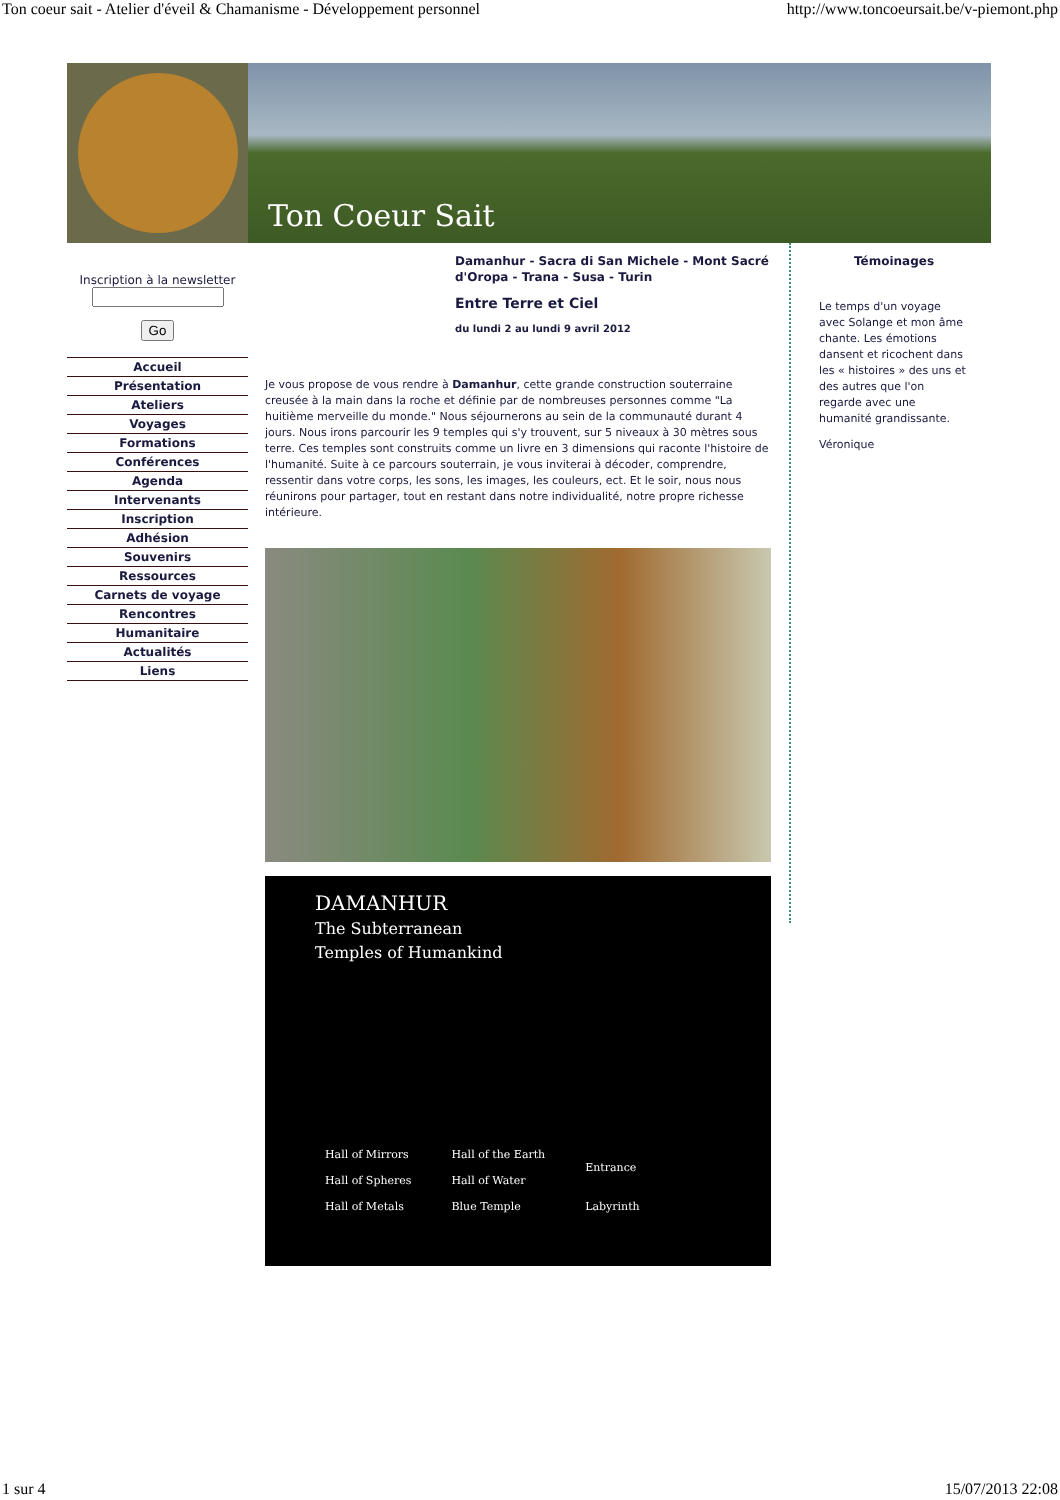Ton coeur sait - Atelier d'éveil & Chamanisme - Développement personnel http://www.toncoeursait.be/v-piemont.php
Ton Coeur Sait
Inscription à la newsletter
Go
Accueil
Présentation
Ateliers
Voyages
Formations
Conférences
Agenda
Intervenants
Inscription
Adhésion
Souvenirs
Ressources
Carnets de voyage
Rencontres
Humanitaire
Actualités
Liens
Damanhur - Sacra di San Michele - Mont Sacré d'Oropa - Trana - Susa - Turin
Entre Terre et Ciel
du lundi 2 au lundi 9 avril 2012
Je vous propose de vous rendre à Damanhur, cette grande construction souterraine creusée à la main dans la roche et définie par de nombreuses personnes comme "La huitième merveille du monde." Nous séjournerons au sein de la communauté durant 4 jours. Nous irons parcourir les 9 temples qui s'y trouvent, sur 5 niveaux à 30 mètres sous terre. Ces temples sont construits comme un livre en 3 dimensions qui raconte l'histoire de l'humanité. Suite à ce parcours souterrain, je vous inviterai à décoder, comprendre, ressentir dans votre corps, les sons, les images, les couleurs, ect. Et le soir, nous nous réunirons pour partager, tout en restant dans notre individualité, notre propre richesse intérieure.
DAMANHUR
The Subterranean
Temples of Humankind
Hall of Mirrors
Hall of Spheres
Hall of Metals
Hall of the Earth
Hall of Water
Blue Temple
Entrance
Labyrinth
Témoinages
Le temps d'un voyage avec Solange et mon âme chante. Les émotions dansent et ricochent dans les « histoires » des uns et des autres que l'on regarde avec une humanité grandissante.
Véronique
1 sur 4 15/07/2013 22:08